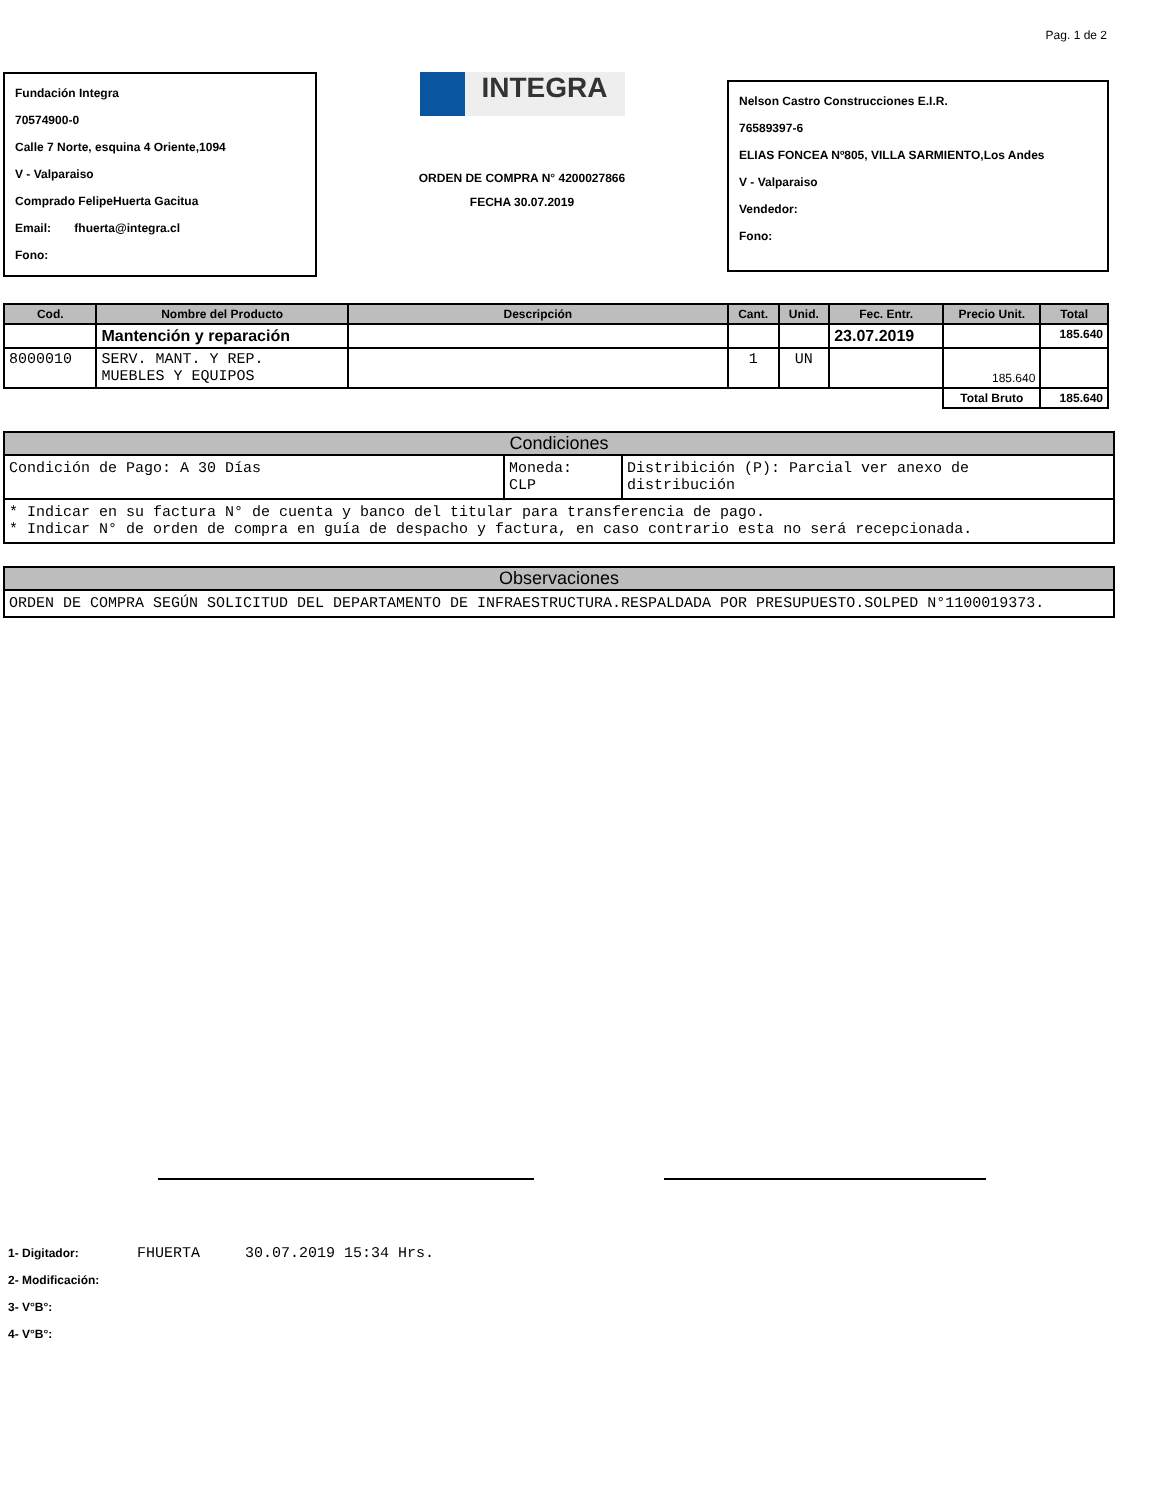Pag. 1 de 2
Fundación Integra
70574900-0
Calle 7 Norte, esquina 4 Oriente,1094
V - Valparaiso
Comprado FelipeHuerta Gacitua
Email: fhuerta@integra.cl
Fono:
INTEGRA
ORDEN DE COMPRA N° 4200027866
FECHA 30.07.2019
Nelson Castro Construcciones E.I.R.
76589397-6
ELIAS FONCEA Nº805, VILLA SARMIENTO,Los Andes
V - Valparaiso
Vendedor:
Fono:
| Cod. | Nombre del Producto | Descripción | Cant. | Unid. | Fec. Entr. | Precio Unit. | Total |
| --- | --- | --- | --- | --- | --- | --- | --- |
| | Mantención y reparación | | | | 23.07.2019 | | 185.640 |
| 8000010 | SERV. MANT. Y REP. MUEBLES Y EQUIPOS | | 1 | UN | | 185.640 | |
| | | | | | | Total Bruto | 185.640 |
Condiciones
Condición de Pago: A 30 Días Moneda:
CLP
Distribición (P): Parcial ver anexo de
distribución
* Indicar en su factura N° de cuenta y banco del titular para transferencia de pago.
* Indicar N° de orden de compra en guía de despacho y factura, en caso contrario esta no será recepcionada.
Observaciones
ORDEN DE COMPRA SEGÚN SOLICITUD DEL DEPARTAMENTO DE INFRAESTRUCTURA.RESPALDADA POR PRESUPUESTO.SOLPED N°1100019373.
1- Digitador: FHUERTA 30.07.2019 15:34 Hrs.
2- Modificación:
3- V°B°:
4- V°B°: